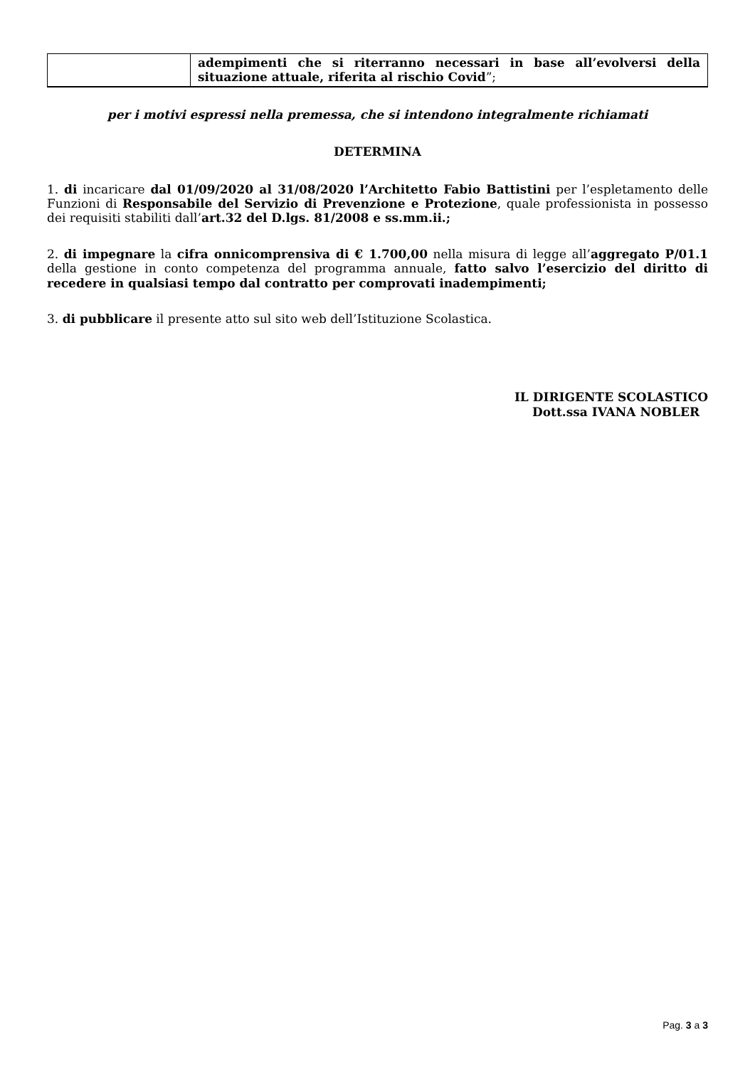| | adempimenti che si riterranno necessari in base all’evolversi della situazione attuale, riferita al rischio Covid ”; |
per i motivi espressi nella premessa, che si intendono integralmente richiamati
DETERMINA
1. di incaricare dal 01/09/2020 al 31/08/2020 l’Architetto Fabio Battistini per l’espletamento delle Funzioni di Responsabile del Servizio di Prevenzione e Protezione, quale professionista in possesso dei requisiti stabiliti dall’art.32 del D.lgs. 81/2008 e ss.mm.ii.;
2. di impegnare la cifra onnicomprensiva di € 1.700,00 nella misura di legge all’aggregato P/01.1 della gestione in conto competenza del programma annuale, fatto salvo l’esercizio del diritto di recedere in qualsiasi tempo dal contratto per comprovati inadempimenti;
3. di pubblicare il presente atto sul sito web dell’Istituzione Scolastica.
IL DIRIGENTE SCOLASTICO
Dott.ssa IVANA NOBLER
Pag. 3 a 3